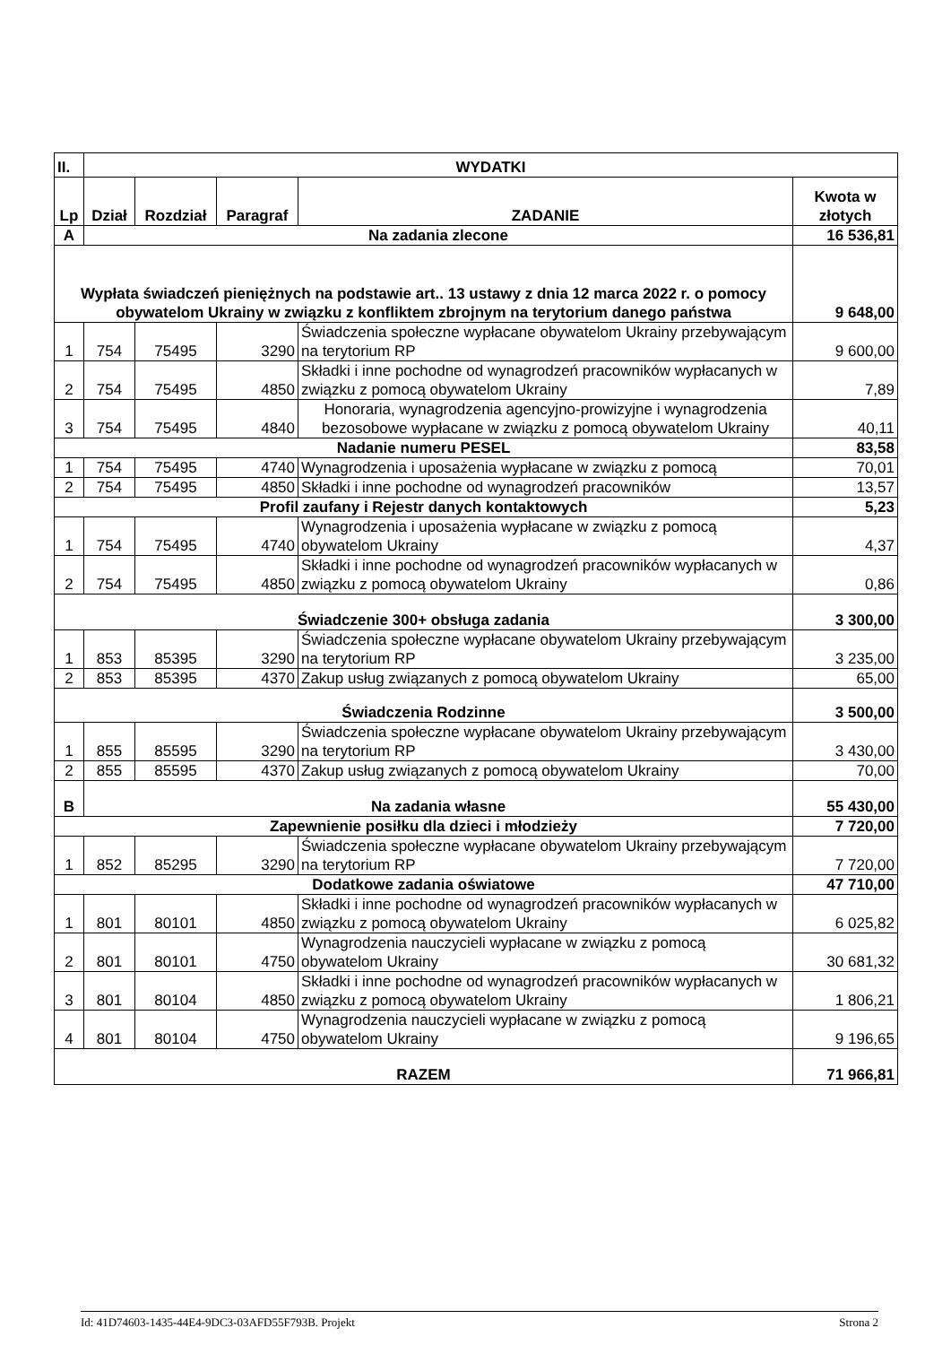| II. | WYDATKI | | | | |
| --- | --- | --- | --- | --- | --- |
| Lp | Dział | Rozdział | Paragraf | ZADANIE | Kwota w złotych |
| A | Na zadania zlecone | | | | 16 536,81 |
| Wypłata świadczeń pieniężnych na podstawie art.. 13 ustawy z dnia 12 marca 2022 r. o pomocy obywatelom Ukrainy w związku z konfliktem zbrojnym na terytorium danego państwa | | | | | 9 648,00 |
| 1 | 754 | 75495 | 3290 | Świadczenia społeczne wypłacane obywatelom Ukrainy przebywającym na terytorium RP | 9 600,00 |
| 2 | 754 | 75495 | 4850 | Składki i inne pochodne od wynagrodzeń pracowników wypłacanych w związku z pomocą obywatelom Ukrainy | 7,89 |
| 3 | 754 | 75495 | 4840 | Honoraria, wynagrodzenia agencyjno-prowizyjne i wynagrodzenia bezosobowe wypłacane w związku z pomocą obywatelom Ukrainy | 40,11 |
| Nadanie numeru PESEL | | | | | 83,58 |
| 1 | 754 | 75495 | 4740 | Wynagrodzenia i uposażenia wypłacane w związku z pomocą | 70,01 |
| 2 | 754 | 75495 | 4850 | Składki i inne pochodne od wynagrodzeń pracowników | 13,57 |
| Profil zaufany i Rejestr danych kontaktowych | | | | | 5,23 |
| 1 | 754 | 75495 | 4740 | Wynagrodzenia i uposażenia wypłacane w związku z pomocą obywatelom Ukrainy | 4,37 |
| 2 | 754 | 75495 | 4850 | Składki i inne pochodne od wynagrodzeń pracowników wypłacanych w związku z pomocą obywatelom Ukrainy | 0,86 |
| Świadczenie 300+ obsługa zadania | | | | | 3 300,00 |
| 1 | 853 | 85395 | 3290 | Świadczenia społeczne wypłacane obywatelom Ukrainy przebywającym na terytorium RP | 3 235,00 |
| 2 | 853 | 85395 | 4370 | Zakup usług związanych z pomocą obywatelom Ukrainy | 65,00 |
| Świadczenia Rodzinne | | | | | 3 500,00 |
| 1 | 855 | 85595 | 3290 | Świadczenia społeczne wypłacane obywatelom Ukrainy przebywającym na terytorium RP | 3 430,00 |
| 2 | 855 | 85595 | 4370 | Zakup usług związanych z pomocą obywatelom Ukrainy | 70,00 |
| B | Na zadania własne | | | | 55 430,00 |
| Zapewnienie posiłku dla dzieci i młodzieży | | | | | 7 720,00 |
| 1 | 852 | 85295 | 3290 | Świadczenia społeczne wypłacane obywatelom Ukrainy przebywającym na terytorium RP | 7 720,00 |
| Dodatkowe zadania oświatowe | | | | | 47 710,00 |
| 1 | 801 | 80101 | 4850 | Składki i inne pochodne od wynagrodzeń pracowników wypłacanych w związku z pomocą obywatelom Ukrainy | 6 025,82 |
| 2 | 801 | 80101 | 4750 | Wynagrodzenia nauczycieli wypłacane w związku z pomocą obywatelom Ukrainy | 30 681,32 |
| 3 | 801 | 80104 | 4850 | Składki i inne pochodne od wynagrodzeń pracowników wypłacanych w związku z pomocą obywatelom Ukrainy | 1 806,21 |
| 4 | 801 | 80104 | 4750 | Wynagrodzenia nauczycieli wypłacane w związku z pomocą obywatelom Ukrainy | 9 196,65 |
| RAZEM | | | | | 71 966,81 |
Id: 41D74603-1435-44E4-9DC3-03AFD55F793B. Projekt Strona 2